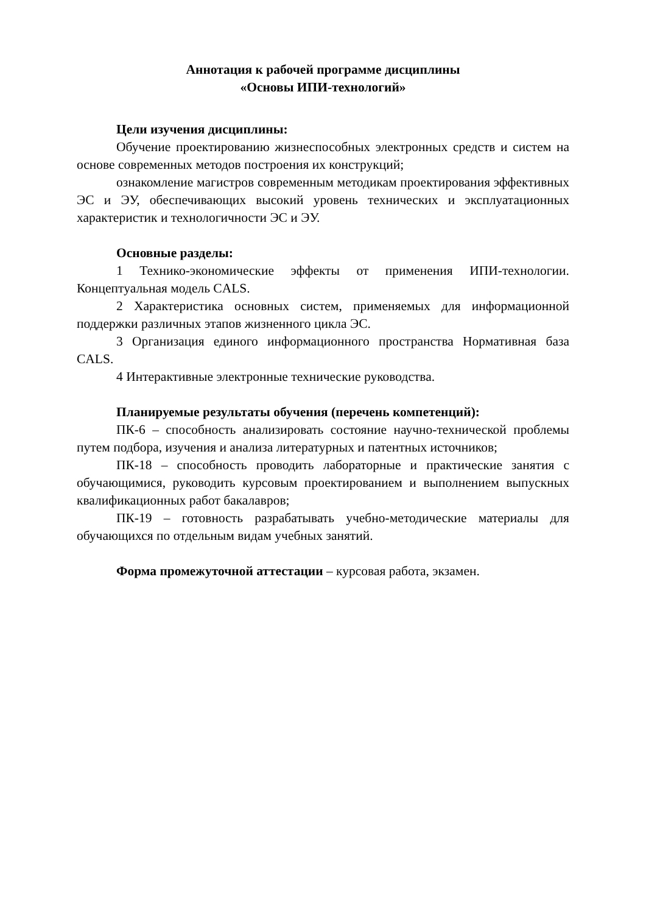Аннотация к рабочей программе дисциплины
«Основы ИПИ-технологий»
Цели изучения дисциплины:
Обучение проектированию жизнеспособных электронных средств и систем на основе современных методов построения их конструкций;
ознакомление магистров современным методикам проектирования эффективных ЭС и ЭУ, обеспечивающих высокий уровень технических и эксплуатационных характеристик и технологичности ЭС и ЭУ.
Основные разделы:
1 Технико-экономические эффекты от применения ИПИ-технологии. Концептуальная модель CALS.
2 Характеристика основных систем, применяемых для информационной поддержки различных этапов жизненного цикла ЭС.
3 Организация единого информационного пространства Нормативная база CALS.
4 Интерактивные электронные технические руководства.
Планируемые результаты обучения (перечень компетенций):
ПК-6 – способность анализировать состояние научно-технической проблемы путем подбора, изучения и анализа литературных и патентных источников;
ПК-18 – способность проводить лабораторные и практические занятия с обучающимися, руководить курсовым проектированием и выполнением выпускных квалификационных работ бакалавров;
ПК-19 – готовность разрабатывать учебно-методические материалы для обучающихся по отдельным видам учебных занятий.
Форма промежуточной аттестации – курсовая работа, экзамен.